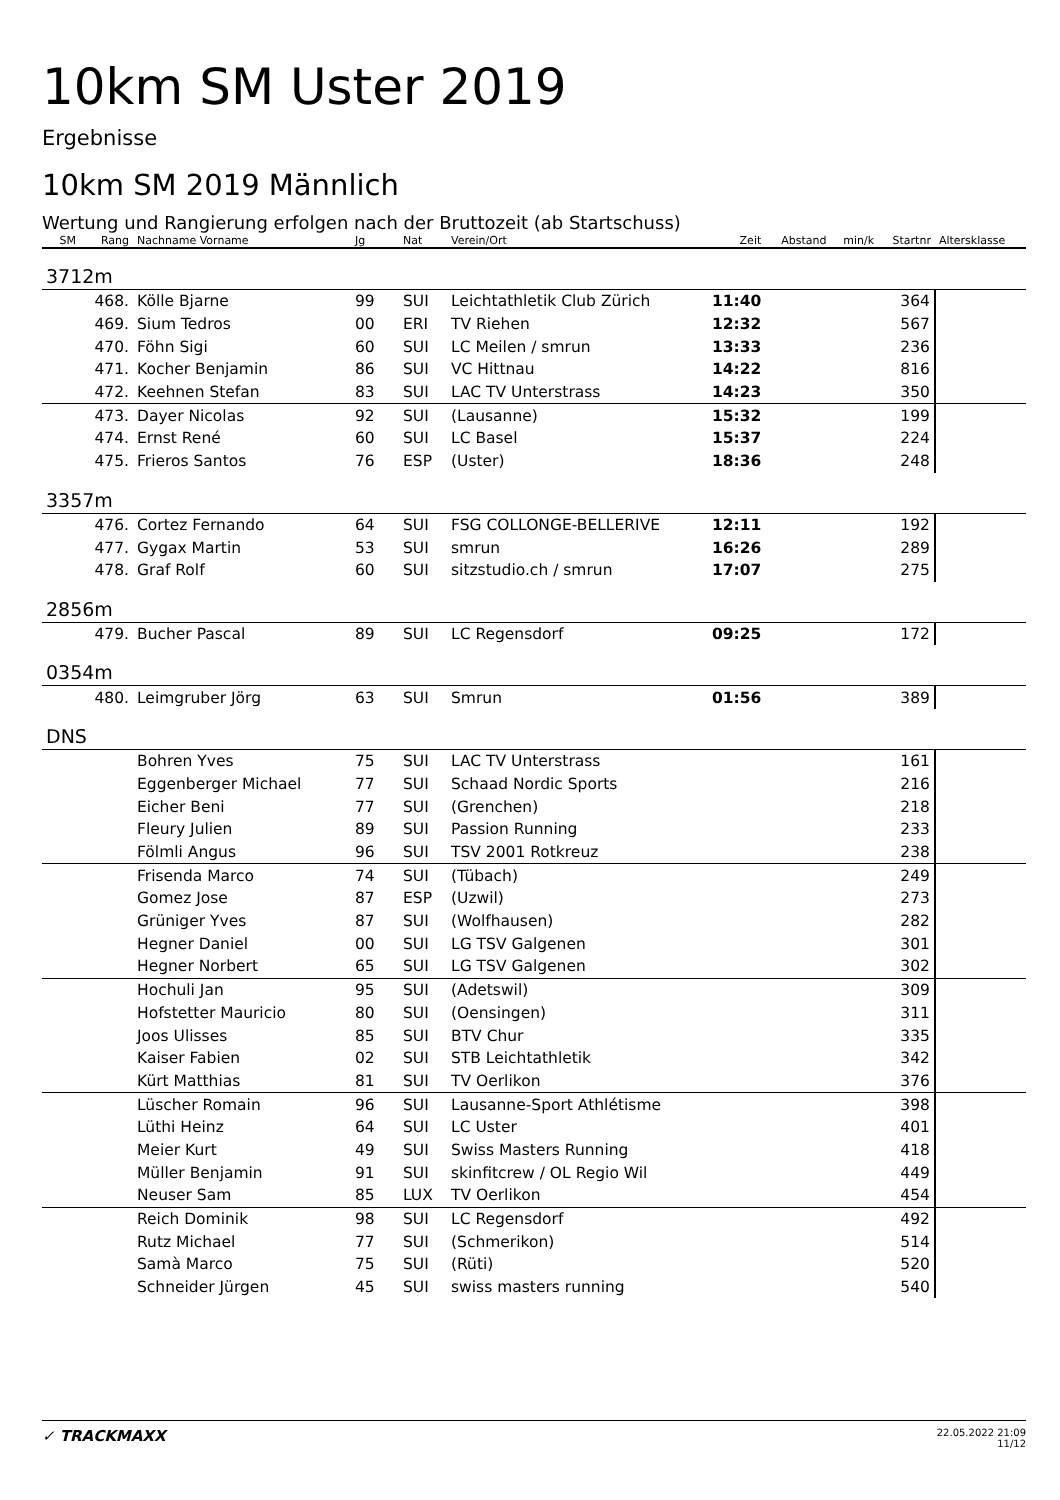10km SM Uster 2019
Ergebnisse
10km SM 2019 Männlich
Wertung und Rangierung erfolgen nach der Bruttozeit (ab Startschuss)
| SM | Rang | Nachname Vorname | Jg | Nat | Verein/Ort | Zeit | Abstand | min/k | Startnr | Altersklasse |
| --- | --- | --- | --- | --- | --- | --- | --- | --- | --- | --- |
| 3712m | | | | | | | | | | |
| | 468. | Kölle Bjarne | 99 | SUI | Leichtathletik Club Zürich | 11:40 | | | 364 | |
| | 469. | Sium Tedros | 00 | ERI | TV Riehen | 12:32 | | | 567 | |
| | 470. | Föhn Sigi | 60 | SUI | LC Meilen / smrun | 13:33 | | | 236 | |
| | 471. | Kocher Benjamin | 86 | SUI | VC Hittnau | 14:22 | | | 816 | |
| | 472. | Keehnen Stefan | 83 | SUI | LAC TV Unterstrass | 14:23 | | | 350 | |
| | 473. | Dayer Nicolas | 92 | SUI | (Lausanne) | 15:32 | | | 199 | |
| | 474. | Ernst René | 60 | SUI | LC Basel | 15:37 | | | 224 | |
| | 475. | Frieros Santos | 76 | ESP | (Uster) | 18:36 | | | 248 | |
| 3357m | | | | | | | | | | |
| | 476. | Cortez Fernando | 64 | SUI | FSG COLLONGE-BELLERIVE | 12:11 | | | 192 | |
| | 477. | Gygax Martin | 53 | SUI | smrun | 16:26 | | | 289 | |
| | 478. | Graf Rolf | 60 | SUI | sitzstudio.ch / smrun | 17:07 | | | 275 | |
| 2856m | | | | | | | | | | |
| | 479. | Bucher Pascal | 89 | SUI | LC Regensdorf | 09:25 | | | 172 | |
| 0354m | | | | | | | | | | |
| | 480. | Leimgruber Jörg | 63 | SUI | Smrun | 01:56 | | | 389 | |
| DNS | | | | | | | | | | |
| | | Bohren Yves | 75 | SUI | LAC TV Unterstrass | | | | 161 | |
| | | Eggenberger Michael | 77 | SUI | Schaad Nordic Sports | | | | 216 | |
| | | Eicher Beni | 77 | SUI | (Grenchen) | | | | 218 | |
| | | Fleury Julien | 89 | SUI | Passion Running | | | | 233 | |
| | | Fölmli Angus | 96 | SUI | TSV 2001 Rotkreuz | | | | 238 | |
| | | Frisenda Marco | 74 | SUI | (Tübach) | | | | 249 | |
| | | Gomez Jose | 87 | ESP | (Uzwil) | | | | 273 | |
| | | Grüniger Yves | 87 | SUI | (Wolfhausen) | | | | 282 | |
| | | Hegner Daniel | 00 | SUI | LG TSV Galgenen | | | | 301 | |
| | | Hegner Norbert | 65 | SUI | LG TSV Galgenen | | | | 302 | |
| | | Hochuli Jan | 95 | SUI | (Adetswil) | | | | 309 | |
| | | Hofstetter Mauricio | 80 | SUI | (Oensingen) | | | | 311 | |
| | | Joos Ulisses | 85 | SUI | BTV Chur | | | | 335 | |
| | | Kaiser Fabien | 02 | SUI | STB Leichtathletik | | | | 342 | |
| | | Kürt Matthias | 81 | SUI | TV Oerlikon | | | | 376 | |
| | | Lüscher Romain | 96 | SUI | Lausanne-Sport Athlétisme | | | | 398 | |
| | | Lüthi Heinz | 64 | SUI | LC Uster | | | | 401 | |
| | | Meier Kurt | 49 | SUI | Swiss Masters Running | | | | 418 | |
| | | Müller Benjamin | 91 | SUI | skinfitcrew / OL Regio Wil | | | | 449 | |
| | | Neuser Sam | 85 | LUX | TV Oerlikon | | | | 454 | |
| | | Reich Dominik | 98 | SUI | LC Regensdorf | | | | 492 | |
| | | Rutz Michael | 77 | SUI | (Schmerikon) | | | | 514 | |
| | | Samà Marco | 75 | SUI | (Rüti) | | | | 520 | |
| | | Schneider Jürgen | 45 | SUI | swiss masters running | | | | 540 | |
✓ TRACKMAXX
22.05.2022 21:09
11/12